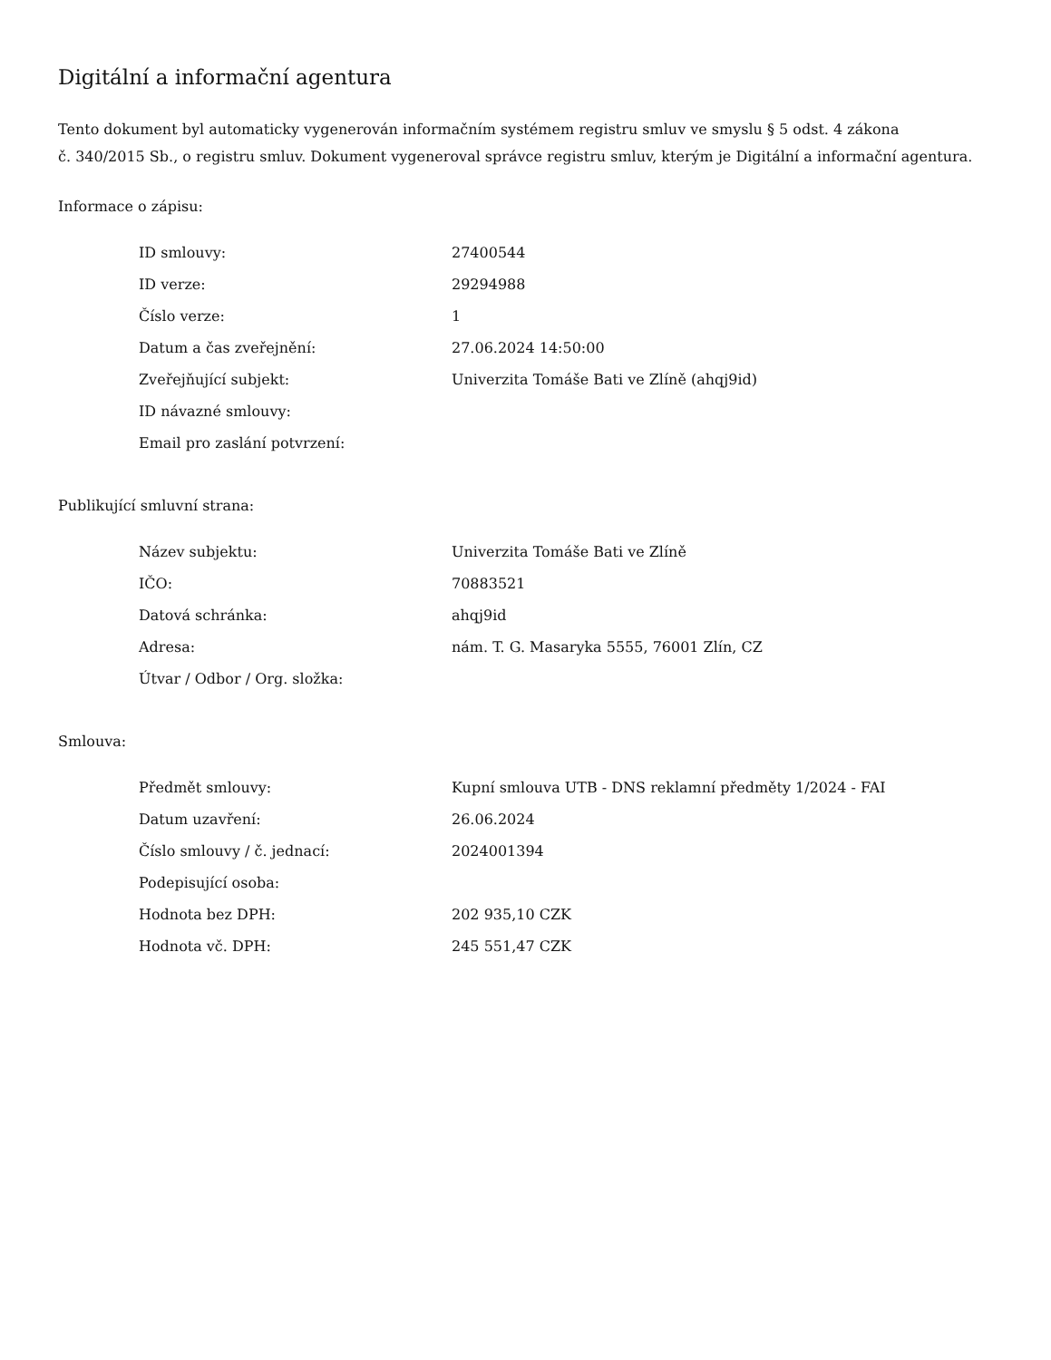Digitální a informační agentura
Tento dokument byl automaticky vygenerován informačním systémem registru smluv ve smyslu § 5 odst. 4 zákona
č. 340/2015 Sb., o registru smluv. Dokument vygeneroval správce registru smluv, kterým je Digitální a informační agentura.
Informace o zápisu:
| ID smlouvy: | 27400544 |
| ID verze: | 29294988 |
| Číslo verze: | 1 |
| Datum a čas zveřejnění: | 27.06.2024 14:50:00 |
| Zveřejňující subjekt: | Univerzita Tomáše Bati ve Zlíně (ahqj9id) |
| ID návazné smlouvy: | |
| Email pro zaslání potvrzení: | |
Publikující smluvní strana:
| Název subjektu: | Univerzita Tomáše Bati ve Zlíně |
| IČO: | 70883521 |
| Datová schránka: | ahqj9id |
| Adresa: | nám. T. G. Masaryka 5555, 76001 Zlín, CZ |
| Útvar / Odbor / Org. složka: | |
Smlouva:
| Předmět smlouvy: | Kupní smlouva UTB - DNS reklamní předměty 1/2024 - FAI |
| Datum uzavření: | 26.06.2024 |
| Číslo smlouvy / č. jednací: | 2024001394 |
| Podepisující osoba: | |
| Hodnota bez DPH: | 202 935,10 CZK |
| Hodnota vč. DPH: | 245 551,47 CZK |